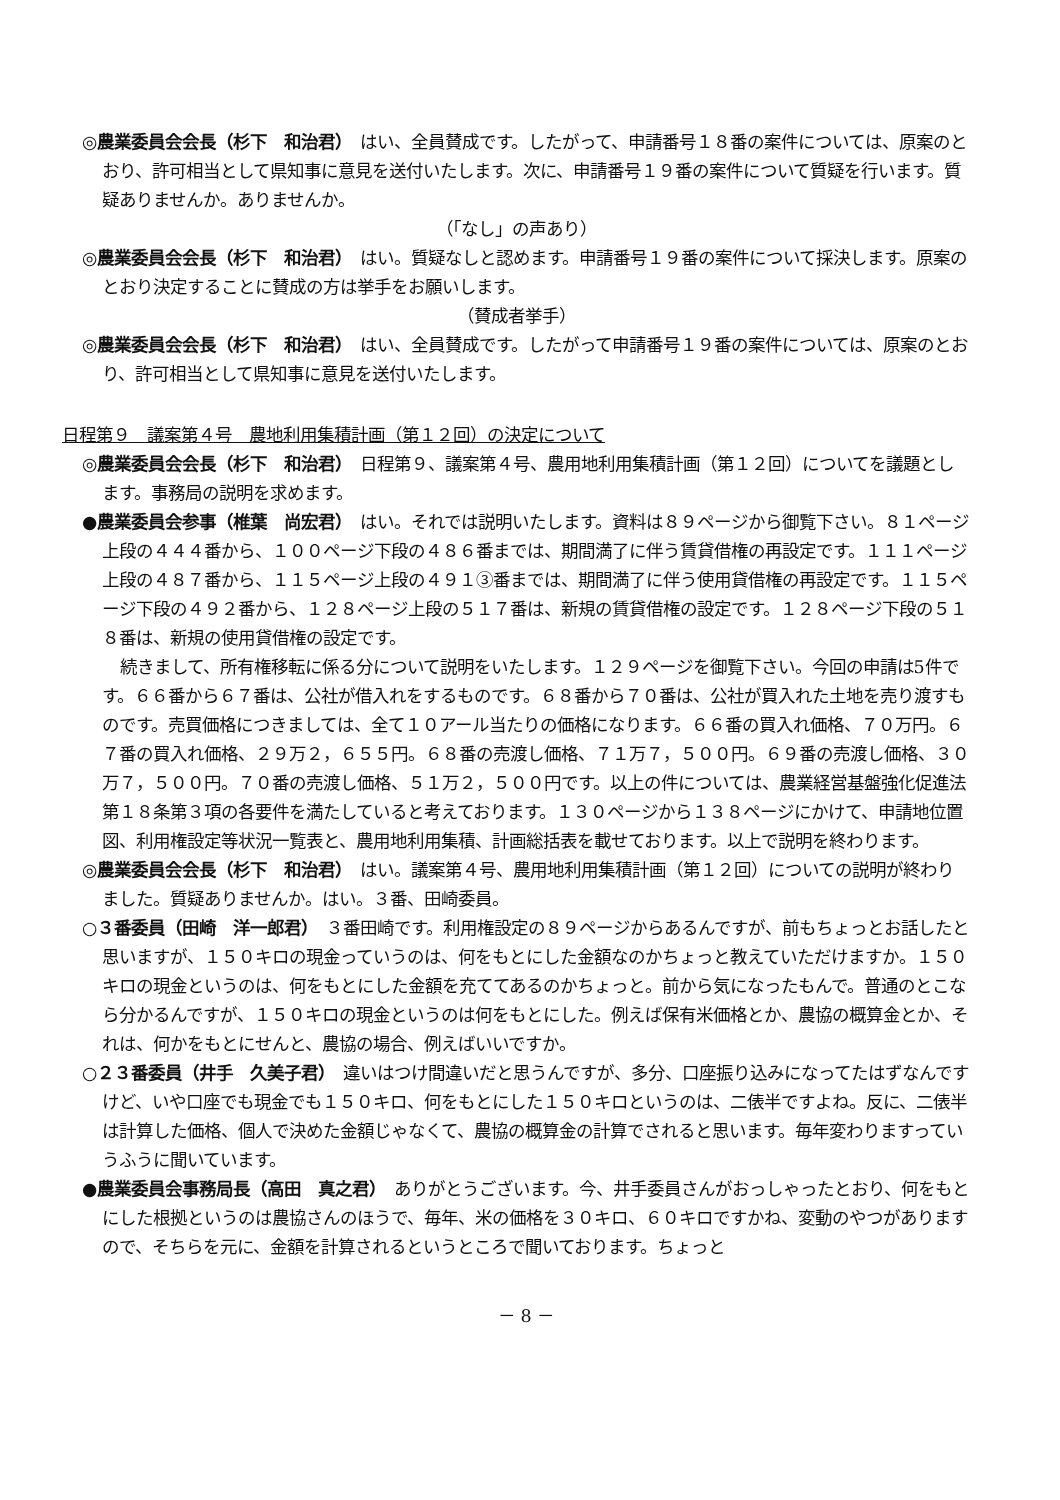◎農業委員会会長（杉下　和治君）　はい、全員賛成です。したがって、申請番号１８番の案件については、原案のとおり、許可相当として県知事に意見を送付いたします。次に、申請番号１９番の案件について質疑を行います。質疑ありませんか。ありませんか。
（「なし」の声あり）
◎農業委員会会長（杉下　和治君）　はい。質疑なしと認めます。申請番号１９番の案件について採決します。原案のとおり決定することに賛成の方は挙手をお願いします。
（賛成者挙手）
◎農業委員会会長（杉下　和治君）　はい、全員賛成です。したがって申請番号１９番の案件については、原案のとおり、許可相当として県知事に意見を送付いたします。
日程第９　議案第４号　農地利用集積計画（第１２回）の決定について
◎農業委員会会長（杉下　和治君）　日程第９、議案第４号、農用地利用集積計画（第１２回）についてを議題とします。事務局の説明を求めます。
●農業委員会参事（椎葉　尚宏君）　はい。それでは説明いたします。資料は８９ページから御覧下さい。８１ページ上段の４４４番から、１００ページ下段の４８６番までは、期間満了に伴う賃貸借権の再設定です。１１１ページ上段の４８７番から、１１５ページ上段の４９１③番までは、期間満了に伴う使用貸借権の再設定です。１１５ページ下段の４９２番から、１２８ページ上段の５１７番は、新規の賃貸借権の設定です。１２８ページ下段の５１８番は、新規の使用貸借権の設定です。
続きまして、所有権移転に係る分について説明をいたします。１２９ページを御覧下さい。今回の申請は5件です。６６番から６７番は、公社が借入れをするものです。６８番から７０番は、公社が買入れた土地を売り渡すものです。売買価格につきましては、全て１０アール当たりの価格になります。６６番の買入れ価格、７０万円。６７番の買入れ価格、２９万２，６５５円。６８番の売渡し価格、７１万７，５００円。６９番の売渡し価格、３０万７，５００円。７０番の売渡し価格、５１万２，５００円です。以上の件については、農業経営基盤強化促進法第１８条第３項の各要件を満たしていると考えております。１３０ページから１３８ページにかけて、申請地位置図、利用権設定等状況一覧表と、農用地利用集積、計画総括表を載せております。以上で説明を終わります。
◎農業委員会会長（杉下　和治君）　はい。議案第４号、農用地利用集積計画（第１２回）についての説明が終わりました。質疑ありませんか。はい。３番、田崎委員。
○３番委員（田崎　洋一郎君）　３番田崎です。利用権設定の８９ページからあるんですが、前もちょっとお話したと思いますが、１５０キロの現金っていうのは、何をもとにした金額なのかちょっと教えていただけますか。１５０キロの現金というのは、何をもとにした金額を充ててあるのかちょっと。前から気になったもんで。普通のとこなら分かるんですが、１５０キロの現金というのは何をもとにした。例えば保有米価格とか、農協の概算金とか、それは、何かをもとにせんと、農協の場合、例えばいいですか。
○２３番委員（井手　久美子君）　違いはつけ間違いだと思うんですが、多分、口座振り込みになってたはずなんですけど、いや口座でも現金でも１５０キロ、何をもとにした１５０キロというのは、二俵半ですよね。反に、二俵半は計算した価格、個人で決めた金額じゃなくて、農協の概算金の計算でされると思います。毎年変わりますっていうふうに聞いています。
●農業委員会事務局長（高田　真之君）　ありがとうございます。今、井手委員さんがおっしゃったとおり、何をもとにした根拠というのは農協さんのほうで、毎年、米の価格を３０キロ、６０キロですかね、変動のやつがありますので、そちらを元に、金額を計算されるというところで聞いております。ちょっと
－ 8 －